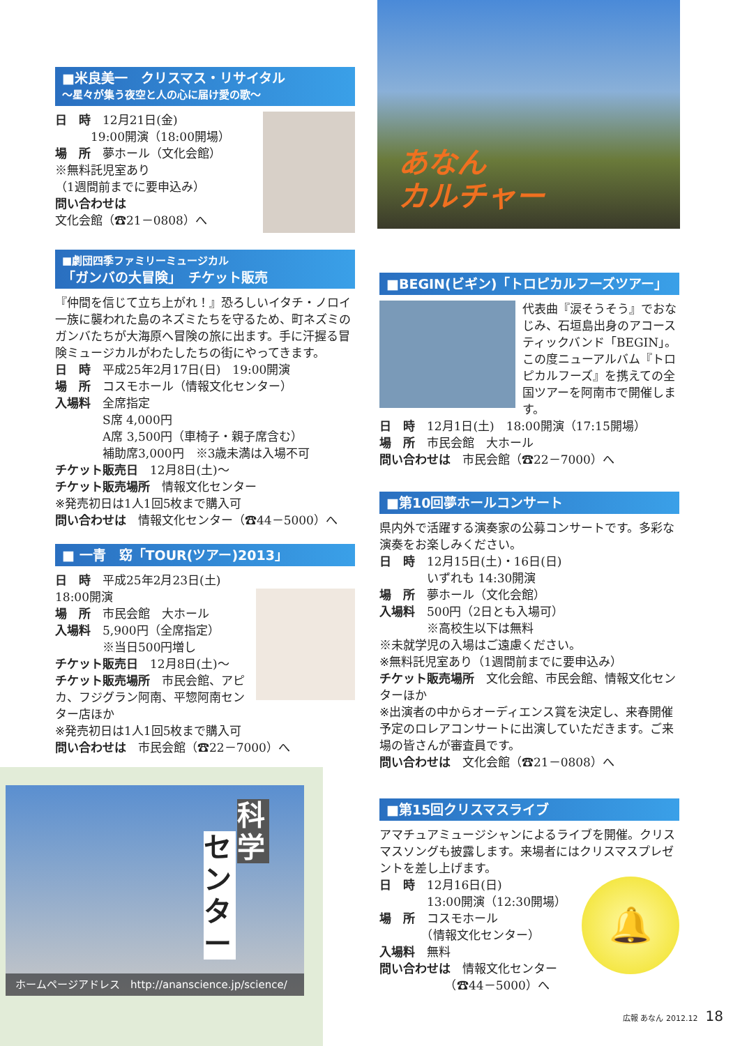■米良美一　クリスマス・リサイタル
〜星々が集う夜空と人の心に届け愛の歌〜
日　時　12月21日(金)
　　　19:00開演（18:00開場）
場　所　夢ホール（文化会館）
※無料託児室あり
（1週間前までに要申込み）
問い合わせは
文化会館（☎21－0808）へ
■劇団四季ファミリーミュージカル
「ガンバの大冒険」　チケット販売
『仲間を信じて立ち上がれ！』恐ろしいイタチ・ノロイ一族に襲われた島のネズミたちを守るため、町ネズミのガンバたちが大海原へ冒険の旅に出ます。手に汗握る冒険ミュージカルがわたしたちの街にやってきます。
日　時　平成25年2月17日(日)　19:00開演
場　所　コスモホール（情報文化センター）
入場料　全席指定
　　　　S席 4,000円
　　　　A席 3,500円（車椅子・親子席含む）
　　　　補助席3,000円　※3歳未満は入場不可
チケット販売日　12月8日(土)〜
チケット販売場所　情報文化センター
※発売初日は1人1回5枚まで購入可
問い合わせは　情報文化センター（☎44－5000）へ
■ 一青　窈「TOUR(ツアー)2013」
日　時　平成25年2月23日(土)　18:00開演
場　所　市民会館　大ホール
入場料　5,900円（全席指定）
　　　　※当日500円増し
チケット販売日　12月8日(土)〜
チケット販売場所　市民会館、アピカ、フジグラン阿南、平惣阿南センター店ほか
※発売初日は1人1回5枚まで購入可
問い合わせは　市民会館（☎22－7000）へ
科学
センター
ホームページアドレス　http://ananscience.jp/science/
あなん
カルチャー
■BEGIN(ビギン)「トロピカルフーズツアー」
代表曲『涙そうそう』でおなじみ、石垣島出身のアコースティックバンド「BEGIN」。この度ニューアルバム『トロピカルフーズ』を携えての全国ツアーを阿南市で開催します。
日　時　12月1日(土)　18:00開演（17:15開場）
場　所　市民会館　大ホール
問い合わせは　市民会館（☎22－7000）へ
■第10回夢ホールコンサート
県内外で活躍する演奏家の公募コンサートです。多彩な演奏をお楽しみください。
日　時　12月15日(土)・16日(日)
　　　　いずれも 14:30開演
場　所　夢ホール（文化会館）
入場料　500円（2日とも入場可）
　　　　※高校生以下は無料
※未就学児の入場はご遠慮ください。
※無料託児室あり（1週間前までに要申込み）
チケット販売場所　文化会館、市民会館、情報文化センターほか
※出演者の中からオーディエンス賞を決定し、来春開催予定のロレアコンサートに出演していただきます。ご来場の皆さんが審査員です。
問い合わせは　文化会館（☎21－0808）へ
■第15回クリスマスライブ
アマチュアミュージシャンによるライブを開催。クリスマスソングも披露します。来場者にはクリスマスプレゼントを差し上げます。
🔔
日　時　12月16日(日)
　　　　13:00開演（12:30開場）
場　所　コスモホール
　　　　（情報文化センター）
入場料　無料
問い合わせは　情報文化センター
　　　　　　（☎44－5000）へ
広報 あなん 2012.12　18